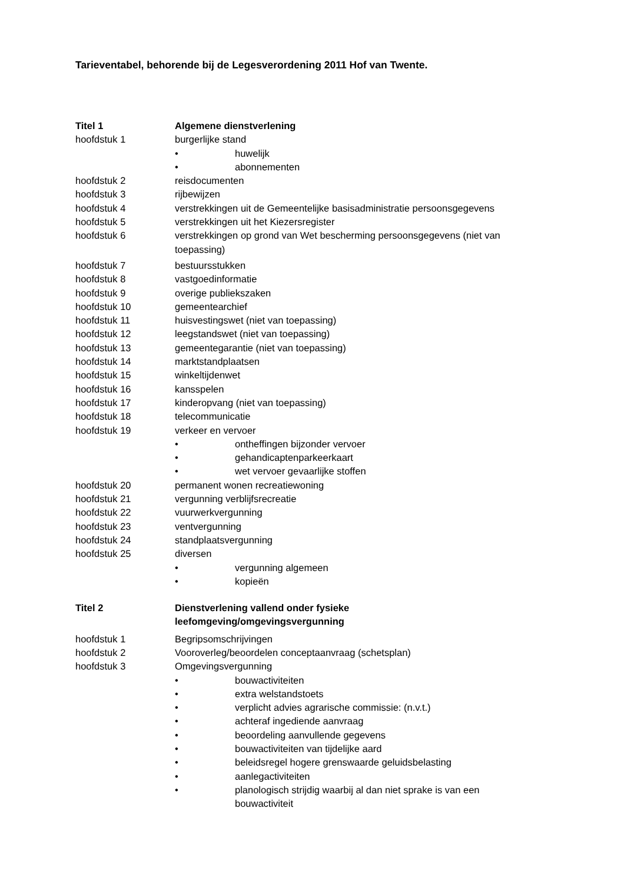Tarieventabel, behorende bij de Legesverordening 2011 Hof van Twente.
Titel 1 Algemene dienstverlening
hoofdstuk 1 burgerlijke stand
• huwelijk
• abonnementen
hoofdstuk 2 reisdocumenten
hoofdstuk 3 rijbewijzen
hoofdstuk 4 verstrekkingen uit de Gemeentelijke basisadministratie persoonsgegevens
hoofdstuk 5 verstrekkingen uit het Kiezersregister
hoofdstuk 6 verstrekkingen op grond van Wet bescherming persoonsgegevens (niet van toepassing)
hoofdstuk 7 bestuursstukken
hoofdstuk 8 vastgoedinformatie
hoofdstuk 9 overige publiekszaken
hoofdstuk 10 gemeentearchief
hoofdstuk 11 huisvestingswet (niet van toepassing)
hoofdstuk 12 leegstandswet (niet van toepassing)
hoofdstuk 13 gemeentegarantie (niet van toepassing)
hoofdstuk 14 marktstandplaatsen
hoofdstuk 15 winkeltijdenwet
hoofdstuk 16 kansspelen
hoofdstuk 17 kinderopvang (niet van toepassing)
hoofdstuk 18 telecommunicatie
hoofdstuk 19 verkeer en vervoer
• ontheffingen bijzonder vervoer
• gehandicaptenparkeerkaart
• wet vervoer gevaarlijke stoffen
hoofdstuk 20 permanent wonen recreatiewoning
hoofdstuk 21 vergunning verblijfsrecreatie
hoofdstuk 22 vuurwerkvergunning
hoofdstuk 23 ventvergunning
hoofdstuk 24 standplaatsvergunning
hoofdstuk 25 diversen
• vergunning algemeen
• kopieën
Titel 2 Dienstverlening vallend onder fysieke
leefomgeving/omgevingsvergunning
hoofdstuk 1 Begripsomschrijvingen
hoofdstuk 2 Vooroverleg/beoordelen conceptaanvraag (schetsplan)
hoofdstuk 3 Omgevingsvergunning
• bouwactiviteiten
• extra welstandstoets
• verplicht advies agrarische commissie: (n.v.t.)
• achteraf ingediende aanvraag
• beoordeling aanvullende gegevens
• bouwactiviteiten van tijdelijke aard
• beleidsregel hogere grenswaarde geluidsbelasting
• aanlegactiviteiten
• planologisch strijdig waarbij al dan niet sprake is van een bouwactiviteit